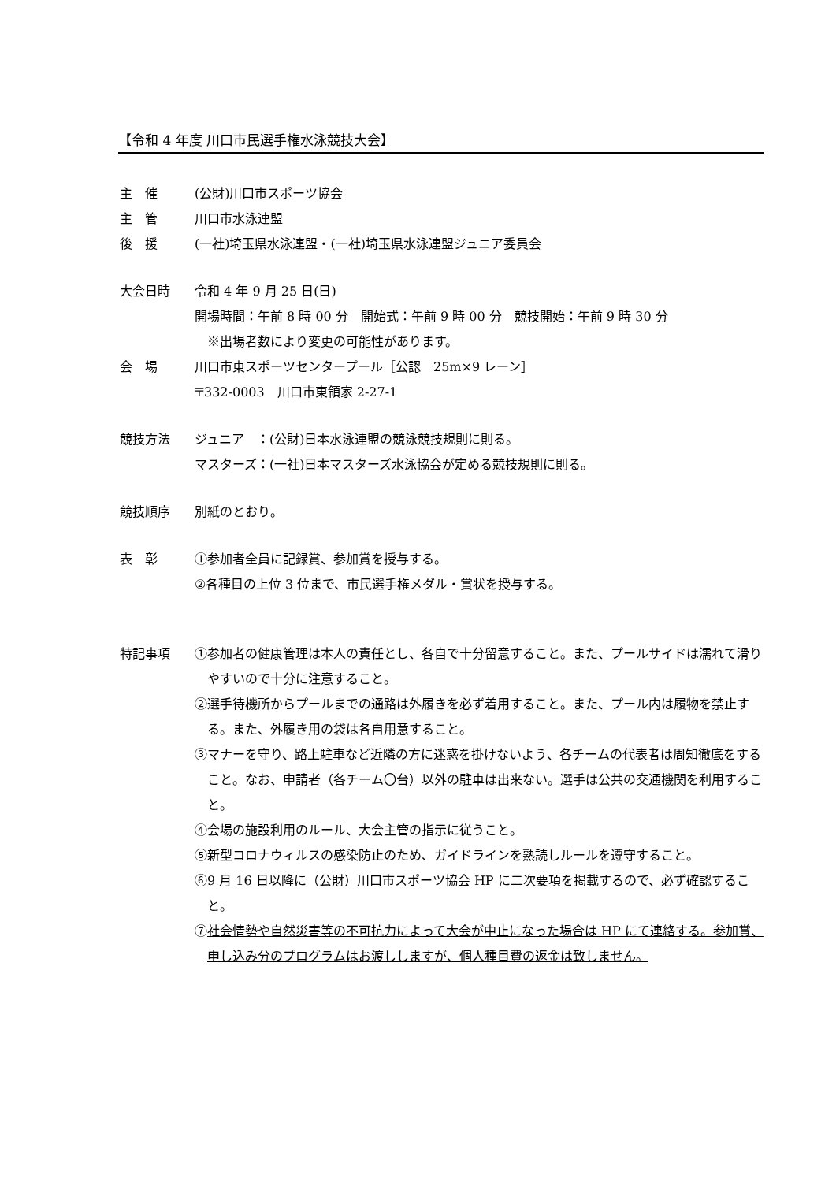【令和 4 年度 川口市民選手権水泳競技大会】
主　催 (公財)川口市スポーツ協会
主　管 川口市水泳連盟
後　援 (一社)埼玉県水泳連盟・(一社)埼玉県水泳連盟ジュニア委員会
大会日時 令和 4 年 9 月 25 日(日)
開場時間：午前 8 時 00 分　開始式：午前 9 時 00 分　競技開始：午前 9 時 30 分
　※出場者数により変更の可能性があります。
会　場 川口市東スポーツセンタープール［公認　25m×9 レーン］
〒332-0003　川口市東領家 2-27-1
競技方法 ジュニア　：(公財)日本水泳連盟の競泳競技規則に則る。
マスターズ：(一社)日本マスターズ水泳協会が定める競技規則に則る。
競技順序 別紙のとおり。
表　彰 ①参加者全員に記録賞、参加賞を授与する。
②各種目の上位 3 位まで、市民選手権メダル・賞状を授与する。
特記事項 ①参加者の健康管理は本人の責任とし、各自で十分留意すること。また、プールサイドは濡れて滑りやすいので十分に注意すること。
②選手待機所からプールまでの通路は外履きを必ず着用すること。また、プール内は履物を禁止する。また、外履き用の袋は各自用意すること。
③マナーを守り、路上駐車など近隣の方に迷惑を掛けないよう、各チームの代表者は周知徹底をすること。なお、申請者（各チーム〇台）以外の駐車は出来ない。選手は公共の交通機関を利用すること。
④会場の施設利用のルール、大会主管の指示に従うこと。
⑤新型コロナウィルスの感染防止のため、ガイドラインを熟読しルールを遵守すること。
⑥9 月 16 日以降に（公財）川口市スポーツ協会 HP に二次要項を掲載するので、必ず確認すること。
⑦社会情勢や自然災害等の不可抗力によって大会が中止になった場合は HP にて連絡する。参加賞、申し込み分のプログラムはお渡ししますが、個人種目費の返金は致しません。